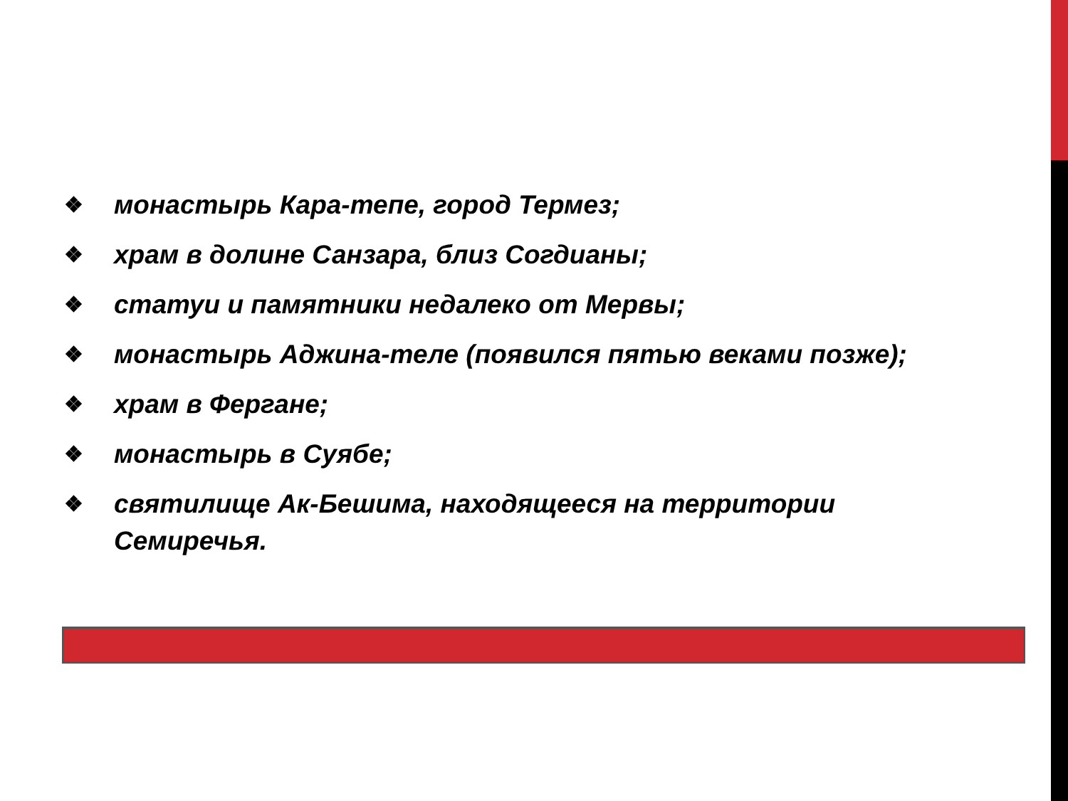❖ монастырь Кара-тепе, город Термез;
❖ храм в долине Санзара, близ Согдианы;
❖ статуи и памятники недалеко от Мервы;
❖ монастырь Аджина-теле (появился пятью веками позже);
❖ храм в Фергане;
❖ монастырь в Суябе;
❖ святилище Ак-Бешима, находящееся на территории Семиречья.